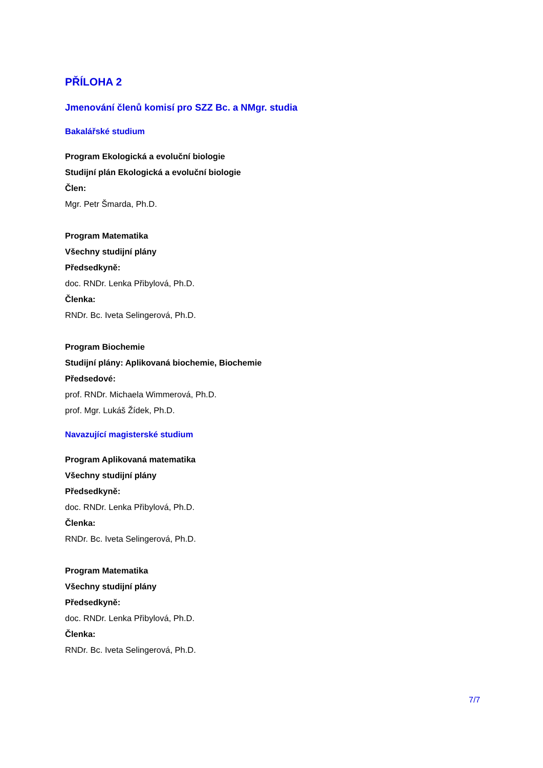PŘÍLOHA 2
Jmenování členů komisí pro SZZ Bc. a NMgr. studia
Bakalářské studium
Program Ekologická a evoluční biologie
Studijní plán Ekologická a evoluční biologie
Člen:
Mgr. Petr Šmarda, Ph.D.
Program Matematika
Všechny studijní plány
Předsedkyně:
doc. RNDr. Lenka Přibylová, Ph.D.
Členka:
RNDr. Bc. Iveta Selingerová, Ph.D.
Program Biochemie
Studijní plány: Aplikovaná biochemie, Biochemie
Předsedové:
prof. RNDr. Michaela Wimmerová, Ph.D.
prof. Mgr. Lukáš Žídek, Ph.D.
Navazující magisterské studium
Program Aplikovaná matematika
Všechny studijní plány
Předsedkyně:
doc. RNDr. Lenka Přibylová, Ph.D.
Členka:
RNDr. Bc. Iveta Selingerová, Ph.D.
Program Matematika
Všechny studijní plány
Předsedkyně:
doc. RNDr. Lenka Přibylová, Ph.D.
Členka:
RNDr. Bc. Iveta Selingerová, Ph.D.
7/7